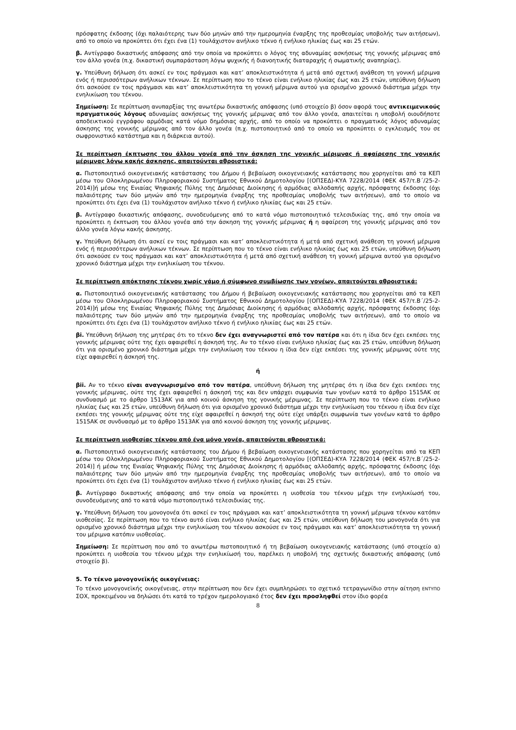πρόσφατης έκδοσης (όχι παλαιότερης των δύο μηνών από την ημερομηνία έναρξης της προθεσμίας υποβολής των αιτήσεων), από το οποίο να προκύπτει ότι έχει ένα (1) τουλάχιστον ανήλικο τέκνο ή ενήλικο ηλικίας έως και 25 ετών.
β. Αντίγραφο δικαστικής απόφασης από την οποία να προκύπτει ο λόγος της αδυναμίας ασκήσεως της γονικής μέριμνας από τον άλλο γονέα (π.χ. δικαστική συμπαράσταση λόγω ψυχικής ή διανοητικής διαταραχής ή σωματικής αναπηρίας).
γ. Υπεύθυνη δήλωση ότι ασκεί εν τοις πράγμασι και κατ’ αποκλειστικότητα ή μετά από σχετική ανάθεση τη γονική μέριμνα ενός ή περισσότερων ανήλικων τέκνων. Σε περίπτωση που το τέκνο είναι ενήλικο ηλικίας έως και 25 ετών, υπεύθυνη δήλωση ότι ασκούσε εν τοις πράγμασι και κατ’ αποκλειστικότητα τη γονική μέριμνα αυτού για ορισμένο χρονικό διάστημα μέχρι την ενηλικίωση του τέκνου.
Σημείωση: Σε περίπτωση ανυπαρξίας της ανωτέρω δικαστικής απόφασης (υπό στοιχείο β) όσον αφορά τους αντικειμενικούς πραγματικούς λόγους αδυναμίας ασκήσεως της γονικής μέριμνας από τον άλλο γονέα, απαιτείται η υποβολή οιουδήποτε αποδεικτικού εγγράφου αρμόδιας κατά νόμο δημόσιας αρχής, από το οποίο να προκύπτει ο πραγματικός λόγος αδυναμίας άσκησης της γονικής μέριμνας από τον άλλο γονέα (π.χ. πιστοποιητικό από το οποίο να προκύπτει ο εγκλεισμός του σε σωφρονιστικό κατάστημα και η διάρκεια αυτού).
Σε περίπτωση έκπτωσης του άλλου γονέα από την άσκηση της γονικής μέριμνας ή αφαίρεσης της γονικής μέριμνας λόγω κακής άσκησης, απαιτούνται αθροιστικά:
α. Πιστοποιητικό οικογενειακής κατάστασης του Δήμου ή βεβαίωση οικογενειακής κατάστασης που χορηγείται από τα ΚΕΠ μέσω του Ολοκληρωμένου Πληροφοριακού Συστήματος Εθνικού Δημοτολογίου [(ΟΠΣΕΔ)-ΚΥΑ 7228/2014 (ΦΕΚ 457/τ.Β΄/25-2-2014)]ή μέσω της Ενιαίας Ψηφιακής Πύλης της Δημόσιας Διοίκησης ή αρμόδιας αλλοδαπής αρχής, πρόσφατης έκδοσης (όχι παλαιότερης των δύο μηνών από την ημερομηνία έναρξης της προθεσμίας υποβολής των αιτήσεων), από το οποίο να προκύπτει ότι έχει ένα (1) τουλάχιστον ανήλικο τέκνο ή ενήλικο ηλικίας έως και 25 ετών.
β. Αντίγραφο δικαστικής απόφασης, συνοδευόμενης από το κατά νόμο πιστοποιητικό τελεσιδικίας της, από την οποία να προκύπτει η έκπτωση του άλλου γονέα από την άσκηση της γονικής μέριμνας ή η αφαίρεση της γονικής μέριμνας από τον άλλο γονέα λόγω κακής άσκησης.
γ. Υπεύθυνη δήλωση ότι ασκεί εν τοις πράγμασι και κατ’ αποκλειστικότητα ή μετά από σχετική ανάθεση τη γονική μέριμνα ενός ή περισσότερων ανήλικων τέκνων. Σε περίπτωση που το τέκνο είναι ενήλικο ηλικίας έως και 25 ετών, υπεύθυνη δήλωση ότι ασκούσε εν τοις πράγμασι και κατ’ αποκλειστικότητα ή μετά από σχετική ανάθεση τη γονική μέριμνα αυτού για ορισμένο χρονικό διάστημα μέχρι την ενηλικίωση του τέκνου.
Σε περίπτωση απόκτησης τέκνου χωρίς γάμο ή σύμφωνο συμβίωσης των γονέων, απαιτούνται αθροιστικά:
α. Πιστοποιητικό οικογενειακής κατάστασης του Δήμου ή βεβαίωση οικογενειακής κατάστασης που χορηγείται από τα ΚΕΠ μέσω του Ολοκληρωμένου Πληροφοριακού Συστήματος Εθνικού Δημοτολογίου [(ΟΠΣΕΔ)-ΚΥΑ 7228/2014 (ΦΕΚ 457/τ.Β΄/25-2-2014)]ή μέσω της Ενιαίας Ψηφιακής Πύλης της Δημόσιας Διοίκησης ή αρμόδιας αλλοδαπής αρχής, πρόσφατης έκδοσης (όχι παλαιότερης των δύο μηνών από την ημερομηνία έναρξης της προθεσμίας υποβολής των αιτήσεων), από το οποίο να προκύπτει ότι έχει ένα (1) τουλάχιστον ανήλικο τέκνο ή ενήλικο ηλικίας έως και 25 ετών.
βi. Υπεύθυνη δήλωση της μητέρας ότι το τέκνο δεν έχει αναγνωριστεί από τον πατέρα και ότι η ίδια δεν έχει εκπέσει της γονικής μέριμνας ούτε της έχει αφαιρεθεί η άσκησή της. Αν το τέκνο είναι ενήλικο ηλικίας έως και 25 ετών, υπεύθυνη δήλωση ότι για ορισμένο χρονικό διάστημα μέχρι την ενηλικίωση του τέκνου η ίδια δεν είχε εκπέσει της γονικής μέριμνας ούτε της είχε αφαιρεθεί η άσκησή της.
ή
βii. Αν το τέκνο είναι αναγνωρισμένο από τον πατέρα, υπεύθυνη δήλωση της μητέρας ότι η ίδια δεν έχει εκπέσει της γονικής μέριμνας, ούτε της έχει αφαιρεθεί η άσκησή της και δεν υπάρχει συμφωνία των γονέων κατά το άρθρο 1515ΑΚ σε συνδυασμό με το άρθρο 1513ΑΚ για από κοινού άσκηση της γονικής μέριμνας. Σε περίπτωση που το τέκνο είναι ενήλικο ηλικίας έως και 25 ετών, υπεύθυνη δήλωση ότι για ορισμένο χρονικό διάστημα μέχρι την ενηλικίωση του τέκνου η ίδια δεν είχε εκπέσει της γονικής μέριμνας ούτε της είχε αφαιρεθεί η άσκησή της ούτε είχε υπάρξει συμφωνία των γονέων κατά το άρθρο 1515ΑΚ σε συνδυασμό με το άρθρο 1513ΑΚ για από κοινού άσκηση της γονικής μέριμνας.
Σε περίπτωση υιοθεσίας τέκνου από ένα μόνο γονέα, απαιτούνται αθροιστικά:
α. Πιστοποιητικό οικογενειακής κατάστασης του Δήμου ή βεβαίωση οικογενειακής κατάστασης που χορηγείται από τα ΚΕΠ μέσω του Ολοκληρωμένου Πληροφοριακού Συστήματος Εθνικού Δημοτολογίου [(ΟΠΣΕΔ)-ΚΥΑ 7228/2014 (ΦΕΚ 457/τ.Β΄/25-2-2014)] ή μέσω της Ενιαίας Ψηφιακής Πύλης της Δημόσιας Διοίκησης ή αρμόδιας αλλοδαπής αρχής, πρόσφατης έκδοσης (όχι παλαιότερης των δύο μηνών από την ημερομηνία έναρξης της προθεσμίας υποβολής των αιτήσεων), από το οποίο να προκύπτει ότι έχει ένα (1) τουλάχιστον ανήλικο τέκνο ή ενήλικο ηλικίας έως και 25 ετών.
β. Αντίγραφο δικαστικής απόφασης από την οποία να προκύπτει η υιοθεσία του τέκνου μέχρι την ενηλικίωσή του, συνοδευόμενης από το κατά νόμο πιστοποιητικό τελεσιδικίας της.
γ. Υπεύθυνη δήλωση του μονογονέα ότι ασκεί εν τοις πράγμασι και κατ’ αποκλειστικότητα τη γονική μέριμνα τέκνου κατόπιν υιοθεσίας. Σε περίπτωση που το τέκνο αυτό είναι ενήλικο ηλικίας έως και 25 ετών, υπεύθυνη δήλωση του μονογονέα ότι για ορισμένο χρονικό διάστημα μέχρι την ενηλικίωση του τέκνου ασκούσε εν τοις πράγμασι και κατ’ αποκλειστικότητα τη γονική του μέριμνα κατόπιν υιοθεσίας.
Σημείωση: Σε περίπτωση που από το ανωτέρω πιστοποιητικό ή τη βεβαίωση οικογενειακής κατάστασης (υπό στοιχείο α) προκύπτει η υιοθεσία του τέκνου μέχρι την ενηλικίωσή του, παρέλκει η υποβολή της σχετικής δικαστικής απόφασης (υπό στοιχείο β).
5. Το τέκνο μονογονεϊκής οικογένειας:
Το τέκνο μονογονεϊκής οικογένειας, στην περίπτωση που δεν έχει συμπληρώσει το σχετικό τετραγωνίδιο στην αίτηση ΕΝΤΥΠΟ ΣΟΧ, προκειμένου να δηλώσει ότι κατά το τρέχον ημερολογιακό έτος δεν έχει προσληφθεί στον ίδιο φορέα
8